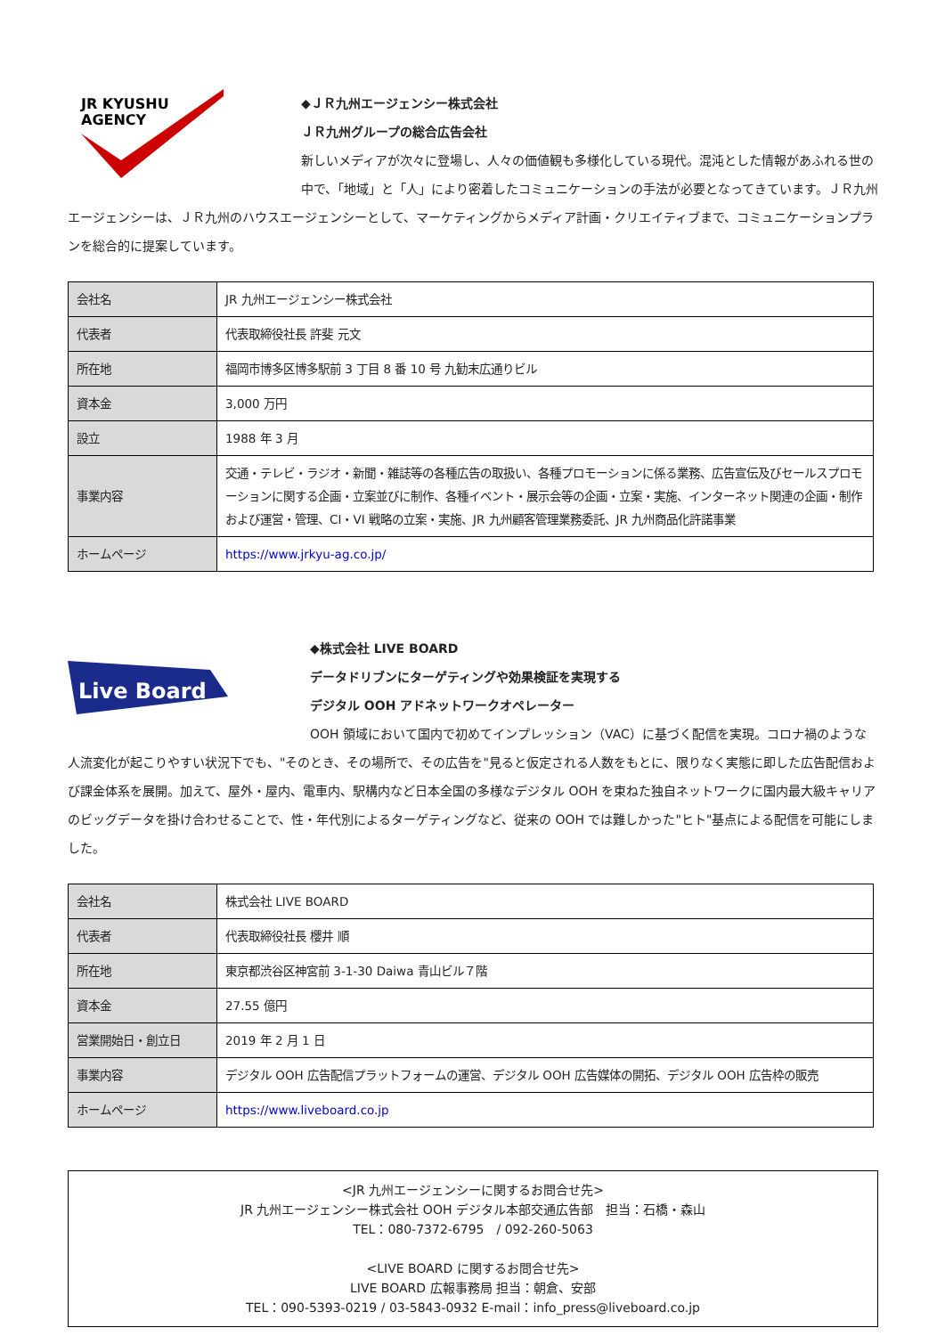JR KYUSHU
AGENCY
◆ＪＲ九州エージェンシー株式会社
ＪＲ九州グループの総合広告会社
新しいメディアが次々に登場し、人々の価値観も多様化している現代。混沌とした情報があふれる世の中で、「地域」と「人」により密着したコミュニケーションの手法が必要となってきています。ＪＲ九州エージェンシーは、ＪＲ九州のハウスエージェンシーとして、マーケティングからメディア計画・クリエイティブまで、コミュニケーションプランを総合的に提案しています。
| 会社名 | JR 九州エージェンシー株式会社 |
| 代表者 | 代表取締役社長 許斐 元文 |
| 所在地 | 福岡市博多区博多駅前 3 丁目 8 番 10 号 九勧末広通りビル |
| 資本金 | 3,000 万円 |
| 設立 | 1988 年 3 月 |
| 事業内容 | 交通・テレビ・ラジオ・新聞・雑誌等の各種広告の取扱い、各種プロモーションに係る業務、広告宣伝及びセールスプロモーションに関する企画・立案並びに制作、各種イベント・展示会等の企画・立案・実施、インターネット関連の企画・制作および運営・管理、CI・VI 戦略の立案・実施、JR 九州顧客管理業務委託、JR 九州商品化許諾事業 |
| ホームページ | https://www.jrkyu-ag.co.jp/ |
Live Board
◆株式会社 LIVE BOARD
データドリブンにターゲティングや効果検証を実現する
デジタル OOH アドネットワークオペレーター
OOH 領域において国内で初めてインプレッション（VAC）に基づく配信を実現。コロナ禍のような人流変化が起こりやすい状況下でも、"そのとき、その場所で、その広告を"見ると仮定される人数をもとに、限りなく実態に即した広告配信および課金体系を展開。加えて、屋外・屋内、電車内、駅構内など日本全国の多様なデジタル OOH を束ねた独自ネットワークに国内最大級キャリアのビッグデータを掛け合わせることで、性・年代別によるターゲティングなど、従来の OOH では難しかった"ヒト"基点による配信を可能にしました。
| 会社名 | 株式会社 LIVE BOARD |
| 代表者 | 代表取締役社長 櫻井 順 |
| 所在地 | 東京都渋谷区神宮前 3-1-30 Daiwa 青山ビル７階 |
| 資本金 | 27.55 億円 |
| 営業開始日・創立日 | 2019 年 2 月 1 日 |
| 事業内容 | デジタル OOH 広告配信プラットフォームの運営、デジタル OOH 広告媒体の開拓、デジタル OOH 広告枠の販売 |
| ホームページ | https://www.liveboard.co.jp |
<JR 九州エージェンシーに関するお問合せ先>
JR 九州エージェンシー株式会社 OOH デジタル本部交通広告部　担当：石橋・森山
TEL：080-7372-6795　/ 092-260-5063
<LIVE BOARD に関するお問合せ先>
LIVE BOARD 広報事務局 担当：朝倉、安部
TEL：090-5393-0219 / 03-5843-0932 E-mail：info_press@liveboard.co.jp